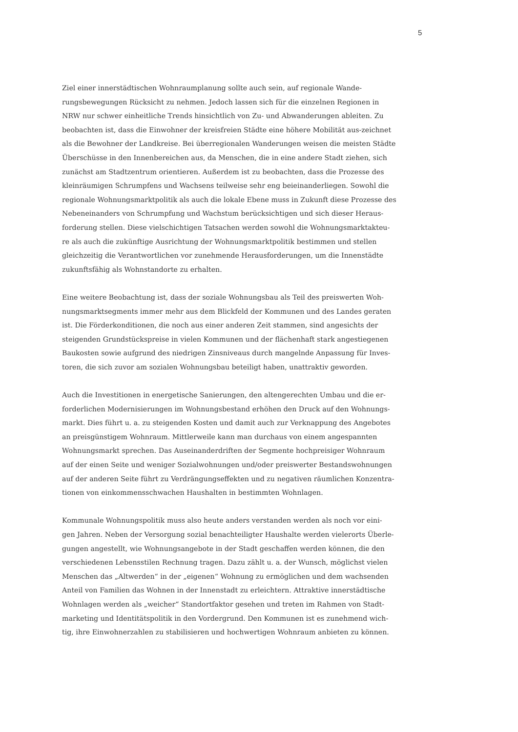5
Ziel einer innerstädtischen Wohnraumplanung sollte auch sein, auf regionale Wande-
rungsbewegungen Rücksicht zu nehmen. Jedoch lassen sich für die einzelnen Regionen in
NRW nur schwer einheitliche Trends hinsichtlich von Zu- und Abwanderungen ableiten. Zu
beobachten ist, dass die Einwohner der kreisfreien Städte eine höhere Mobilität aus-zeichnet
als die Bewohner der Landkreise. Bei überregionalen Wanderungen weisen die meisten Städte
Überschüsse in den Innenbereichen aus, da Menschen, die in eine andere Stadt ziehen, sich
zunächst am Stadtzentrum orientieren. Außerdem ist zu beobachten, dass die Prozesse des
kleinräumigen Schrumpfens und Wachsens teilweise sehr eng beieinanderliegen. Sowohl die
regionale Wohnungsmarktpolitik als auch die lokale Ebene muss in Zukunft diese Prozesse des
Nebeneinanders von Schrumpfung und Wachstum berücksichtigen und sich dieser Heraus-
forderung stellen. Diese vielschichtigen Tatsachen werden sowohl die Wohnungsmarktakteu-
re als auch die zukünftige Ausrichtung der Wohnungsmarktpolitik bestimmen und stellen
gleichzeitig die Verantwortlichen vor zunehmende Herausforderungen, um die Innenstädte
zukunftsfähig als Wohnstandorte zu erhalten.
Eine weitere Beobachtung ist, dass der soziale Wohnungsbau als Teil des preiswerten Woh-
nungsmarktsegments immer mehr aus dem Blickfeld der Kommunen und des Landes geraten
ist. Die Förderkonditionen, die noch aus einer anderen Zeit stammen, sind angesichts der
steigenden Grundstückspreise in vielen Kommunen und der flächenhaft stark angestiegenen
Baukosten sowie aufgrund des niedrigen Zinsniveaus durch mangelnde Anpassung für Inves-
toren, die sich zuvor am sozialen Wohnungsbau beteiligt haben, unattraktiv geworden.
Auch die Investitionen in energetische Sanierungen, den altengerechten Umbau und die er-
forderlichen Modernisierungen im Wohnungsbestand erhöhen den Druck auf den Wohnungs-
markt. Dies führt u. a. zu steigenden Kosten und damit auch zur Verknappung des Angebotes
an preisgünstigem Wohnraum. Mittlerweile kann man durchaus von einem angespannten
Wohnungsmarkt sprechen. Das Auseinanderdriften der Segmente hochpreisiger Wohnraum
auf der einen Seite und weniger Sozialwohnungen und/oder preiswerter Bestandswohnungen
auf der anderen Seite führt zu Verdrängungseffekten und zu negativen räumlichen Konzentra-
tionen von einkommensschwachen Haushalten in bestimmten Wohnlagen.
Kommunale Wohnungspolitik muss also heute anders verstanden werden als noch vor eini-
gen Jahren. Neben der Versorgung sozial benachteiligter Haushalte werden vielerorts Überle-
gungen angestellt, wie Wohnungsangebote in der Stadt geschaffen werden können, die den
verschiedenen Lebensstilen Rechnung tragen. Dazu zählt u. a. der Wunsch, möglichst vielen
Menschen das „Altwerden“ in der „eigenen“ Wohnung zu ermöglichen und dem wachsenden
Anteil von Familien das Wohnen in der Innenstadt zu erleichtern. Attraktive innerstädtische
Wohnlagen werden als „weicher“ Standortfaktor gesehen und treten im Rahmen von Stadt-
marketing und Identitätspolitik in den Vordergrund. Den Kommunen ist es zunehmend wich-
tig, ihre Einwohnerzahlen zu stabilisieren und hochwertigen Wohnraum anbieten zu können.